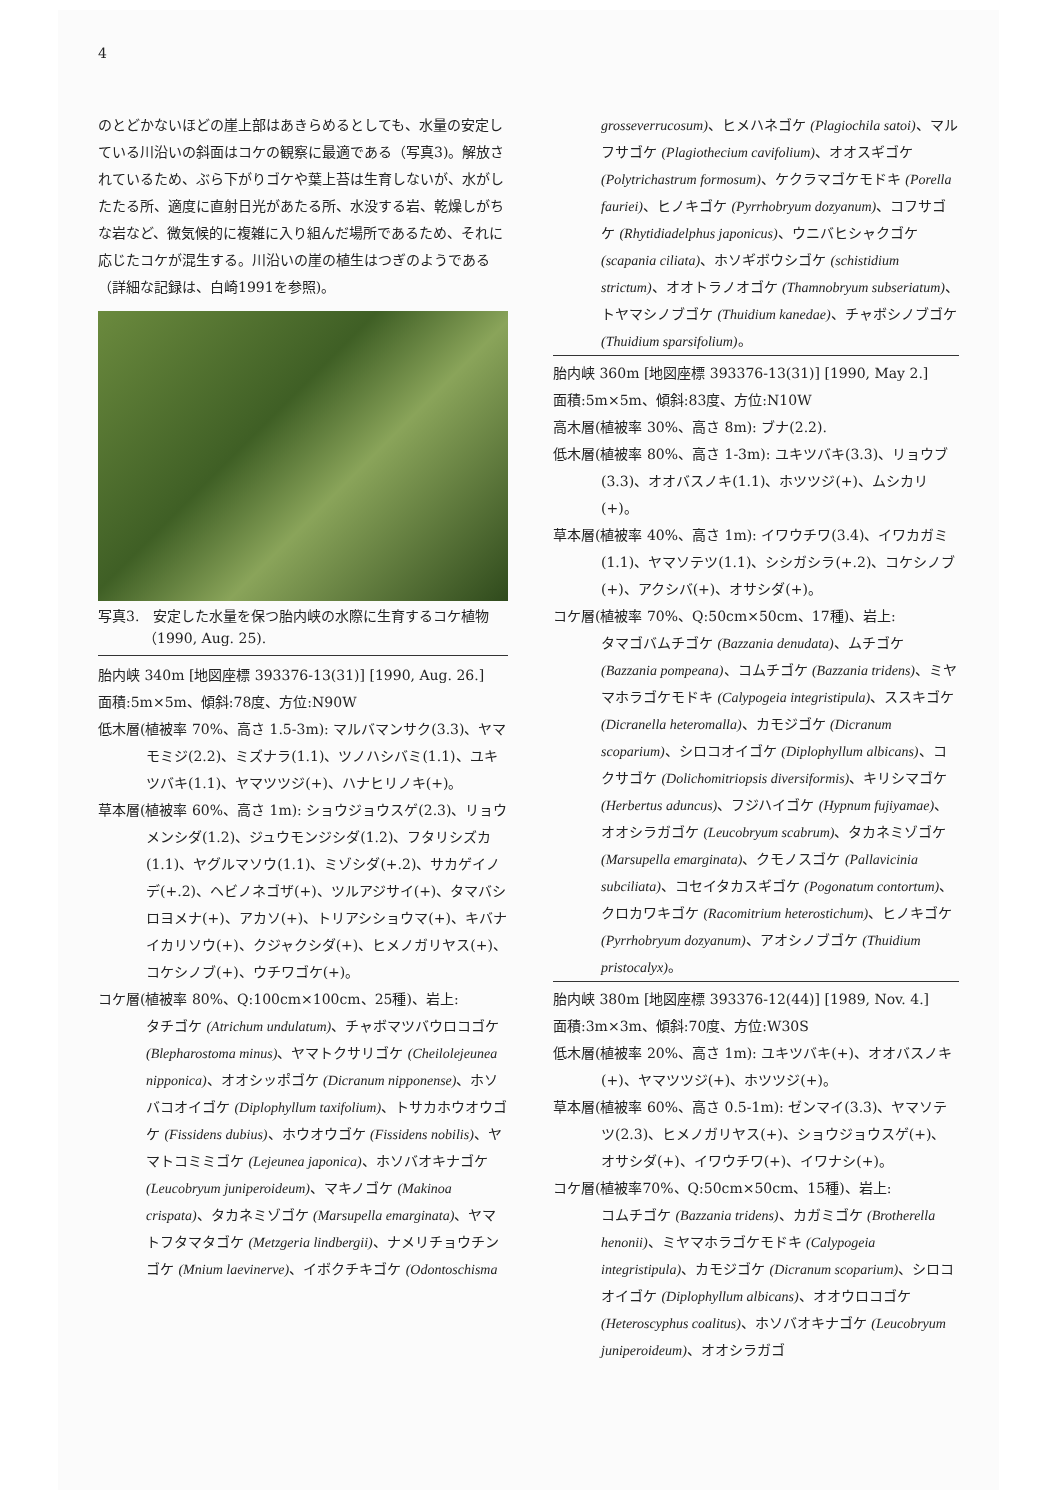4
のとどかないほどの崖上部はあきらめるとしても、水量の安定している川沿いの斜面はコケの観察に最適である（写真3)。解放されているため、ぶら下がりゴケや葉上苔は生育しないが、水がしたたる所、適度に直射日光があたる所、水没する岩、乾燥しがちな岩など、微気候的に複雑に入り組んだ場所であるため、それに応じたコケが混生する。川沿いの崖の植生はつぎのようである（詳細な記録は、白崎1991を参照)。
写真3.　安定した水量を保つ胎内峡の水際に生育するコケ植物（1990, Aug. 25).
胎内峡 340m [地図座標 393376-13(31)] [1990, Aug. 26.]
面積:5m×5m、傾斜:78度、方位:N90W
低木層(植被率 70%、高さ 1.5-3m): マルバマンサク(3.3)、ヤマモミジ(2.2)、ミズナラ(1.1)、ツノハシバミ(1.1)、ユキツバキ(1.1)、ヤマツツジ(+)、ハナヒリノキ(+)。
草本層(植被率 60%、高さ 1m): ショウジョウスゲ(2.3)、リョウメンシダ(1.2)、ジュウモンジシダ(1.2)、フタリシズカ(1.1)、ヤグルマソウ(1.1)、ミゾシダ(+.2)、サカゲイノデ(+.2)、ヘビノネゴザ(+)、ツルアジサイ(+)、タマバシロヨメナ(+)、アカソ(+)、トリアシショウマ(+)、キバナイカリソウ(+)、クジャクシダ(+)、ヒメノガリヤス(+)、コケシノブ(+)、ウチワゴケ(+)。
コケ層(植被率 80%、Q:100cm×100cm、25種)、岩上:
タチゴケ (Atrichum undulatum)、チャボマツバウロコゴケ (Blepharostoma minus)、ヤマトクサリゴケ (Cheilolejeunea nipponica)、オオシッポゴケ (Dicranum nipponense)、ホソバコオイゴケ (Diplophyllum taxifolium)、トサカホウオウゴケ (Fissidens dubius)、ホウオウゴケ (Fissidens nobilis)、ヤマトコミミゴケ (Lejeunea japonica)、ホソバオキナゴケ (Leucobryum juniperoideum)、マキノゴケ (Makinoa crispata)、タカネミゾゴケ (Marsupella emarginata)、ヤマトフタマタゴケ (Metzgeria lindbergii)、ナメリチョウチンゴケ (Mnium laevinerve)、イボクチキゴケ (Odontoschisma
grosseverrucosum)、ヒメハネゴケ (Plagiochila satoi)、マルフサゴケ (Plagiothecium cavifolium)、オオスギゴケ (Polytrichastrum formosum)、ケクラマゴケモドキ (Porella fauriei)、ヒノキゴケ (Pyrrhobryum dozyanum)、コフサゴケ (Rhytidiadelphus japonicus)、ウニバヒシャクゴケ (scapania ciliata)、ホソギボウシゴケ (schistidium strictum)、オオトラノオゴケ (Thamnobryum subseriatum)、トヤマシノブゴケ (Thuidium kanedae)、チャボシノブゴケ (Thuidium sparsifolium)。
胎内峡 360m [地図座標 393376-13(31)] [1990, May 2.]
面積:5m×5m、傾斜:83度、方位:N10W
高木層(植被率 30%、高さ 8m): ブナ(2.2).
低木層(植被率 80%、高さ 1-3m): ユキツバキ(3.3)、リョウブ(3.3)、オオバスノキ(1.1)、ホツツジ(+)、ムシカリ(+)。
草本層(植被率 40%、高さ 1m): イワウチワ(3.4)、イワカガミ(1.1)、ヤマソテツ(1.1)、シシガシラ(+.2)、コケシノブ(+)、アクシバ(+)、オサシダ(+)。
コケ層(植被率 70%、Q:50cm×50cm、17種)、岩上:
タマゴバムチゴケ (Bazzania denudata)、ムチゴケ (Bazzania pompeana)、コムチゴケ (Bazzania tridens)、ミヤマホラゴケモドキ (Calypogeia integristipula)、ススキゴケ (Dicranella heteromalla)、カモジゴケ (Dicranum scoparium)、シロコオイゴケ (Diplophyllum albicans)、コクサゴケ (Dolichomitriopsis diversiformis)、キリシマゴケ (Herbertus aduncus)、フジハイゴケ (Hypnum fujiyamae)、オオシラガゴケ (Leucobryum scabrum)、タカネミゾゴケ (Marsupella emarginata)、クモノスゴケ (Pallavicinia subciliata)、コセイタカスギゴケ (Pogonatum contortum)、クロカワキゴケ (Racomitrium heterostichum)、ヒノキゴケ (Pyrrhobryum dozyanum)、アオシノブゴケ (Thuidium pristocalyx)。
胎内峡 380m [地図座標 393376-12(44)] [1989, Nov. 4.]
面積:3m×3m、傾斜:70度、方位:W30S
低木層(植被率 20%、高さ 1m): ユキツバキ(+)、オオバスノキ(+)、ヤマツツジ(+)、ホツツジ(+)。
草本層(植被率 60%、高さ 0.5-1m): ゼンマイ(3.3)、ヤマソテツ(2.3)、ヒメノガリヤス(+)、ショウジョウスゲ(+)、オサシダ(+)、イワウチワ(+)、イワナシ(+)。
コケ層(植被率70%、Q:50cm×50cm、15種)、岩上:
コムチゴケ (Bazzania tridens)、カガミゴケ (Brotherella henonii)、ミヤマホラゴケモドキ (Calypogeia integristipula)、カモジゴケ (Dicranum scoparium)、シロコオイゴケ (Diplophyllum albicans)、オオウロコゴケ (Heteroscyphus coalitus)、ホソバオキナゴケ (Leucobryum juniperoideum)、オオシラガゴ